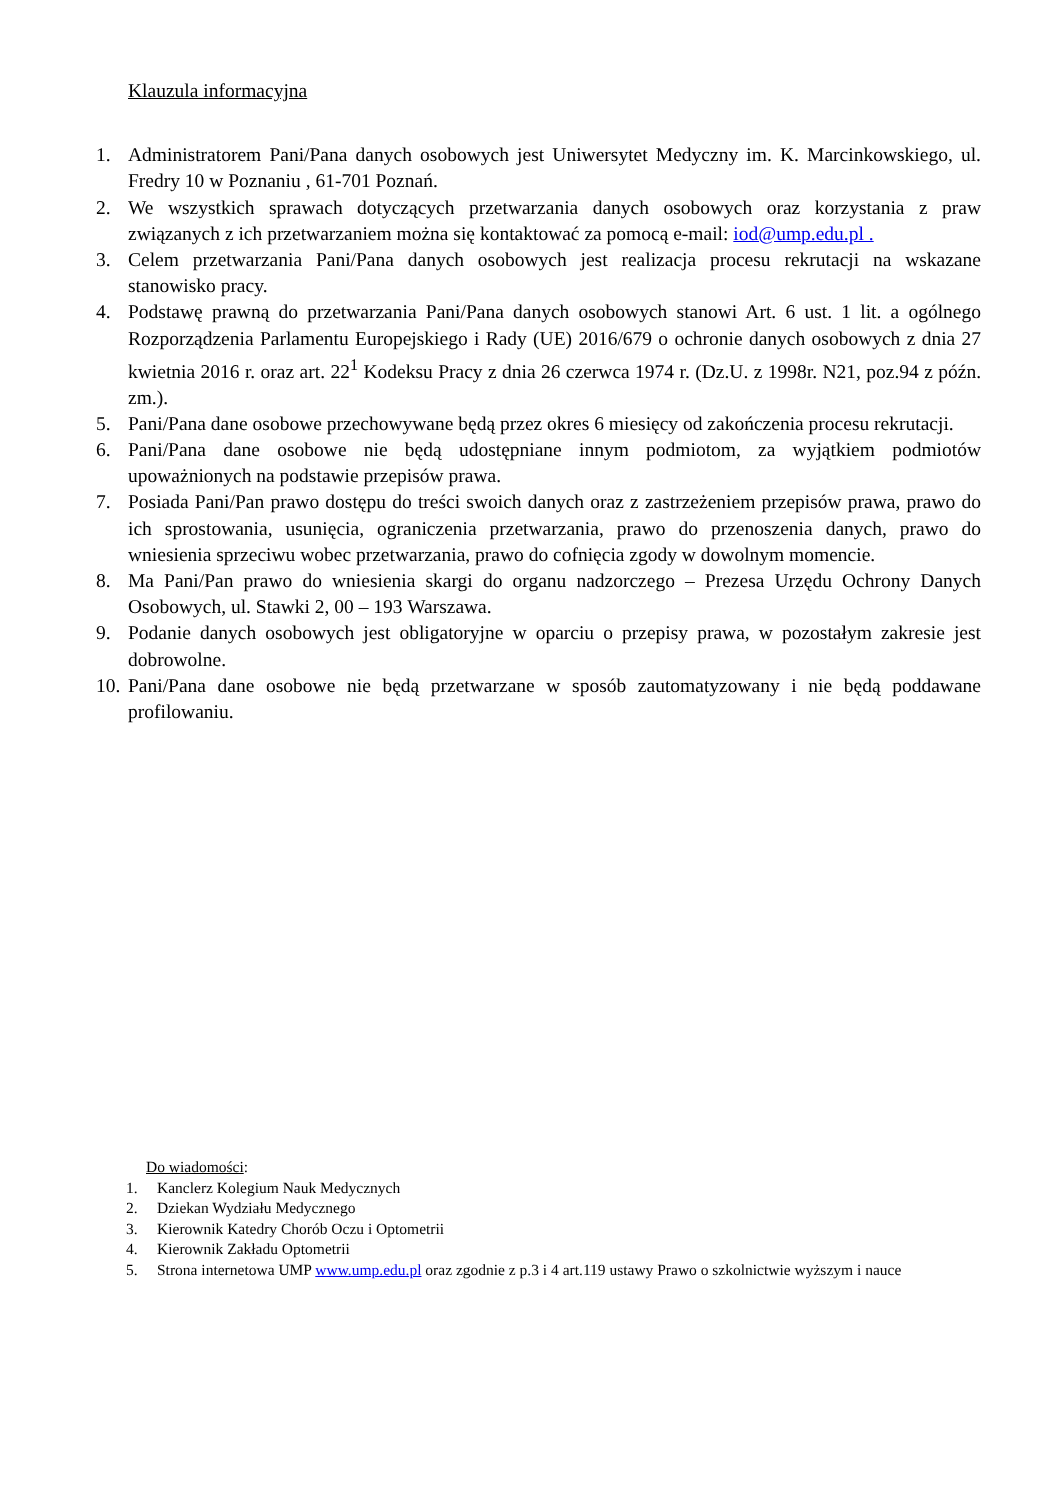Klauzula informacyjna
1. Administratorem Pani/Pana danych osobowych jest Uniwersytet Medyczny im. K. Marcinkowskiego, ul. Fredry 10 w Poznaniu , 61-701 Poznań.
2. We wszystkich sprawach dotyczących przetwarzania danych osobowych oraz korzystania z praw związanych z ich przetwarzaniem można się kontaktować za pomocą e-mail: iod@ump.edu.pl .
3. Celem przetwarzania Pani/Pana danych osobowych jest realizacja procesu rekrutacji na wskazane stanowisko pracy.
4. Podstawę prawną do przetwarzania Pani/Pana danych osobowych stanowi Art. 6 ust. 1 lit. a ogólnego Rozporządzenia Parlamentu Europejskiego i Rady (UE) 2016/679 o ochronie danych osobowych z dnia 27 kwietnia 2016 r. oraz art. 22<sup>1</sup> Kodeksu Pracy z dnia 26 czerwca 1974 r. (Dz.U. z 1998r. N21, poz.94 z późn. zm.).
5. Pani/Pana dane osobowe przechowywane będą przez okres 6 miesięcy od zakończenia procesu rekrutacji.
6. Pani/Pana dane osobowe nie będą udostępniane innym podmiotom, za wyjątkiem podmiotów upoważnionych na podstawie przepisów prawa.
7. Posiada Pani/Pan prawo dostępu do treści swoich danych oraz z zastrzeżeniem przepisów prawa, prawo do ich sprostowania, usunięcia, ograniczenia przetwarzania, prawo do przenoszenia danych, prawo do wniesienia sprzeciwu wobec przetwarzania, prawo do cofnięcia zgody w dowolnym momencie.
8. Ma Pani/Pan prawo do wniesienia skargi do organu nadzorczego – Prezesa Urzędu Ochrony Danych Osobowych, ul. Stawki 2, 00 – 193 Warszawa.
9. Podanie danych osobowych jest obligatoryjne w oparciu o przepisy prawa, w pozostałym zakresie jest dobrowolne.
10. Pani/Pana dane osobowe nie będą przetwarzane w sposób zautomatyzowany i nie będą poddawane profilowaniu.
Do wiadomości:
1. Kanclerz Kolegium Nauk Medycznych
2. Dziekan Wydziału Medycznego
3. Kierownik Katedry Chorób Oczu i Optometrii
4. Kierownik Zakładu Optometrii
5. Strona internetowa UMP www.ump.edu.pl oraz zgodnie z p.3 i 4 art.119 ustawy Prawo o szkolnictwie wyższym i nauce